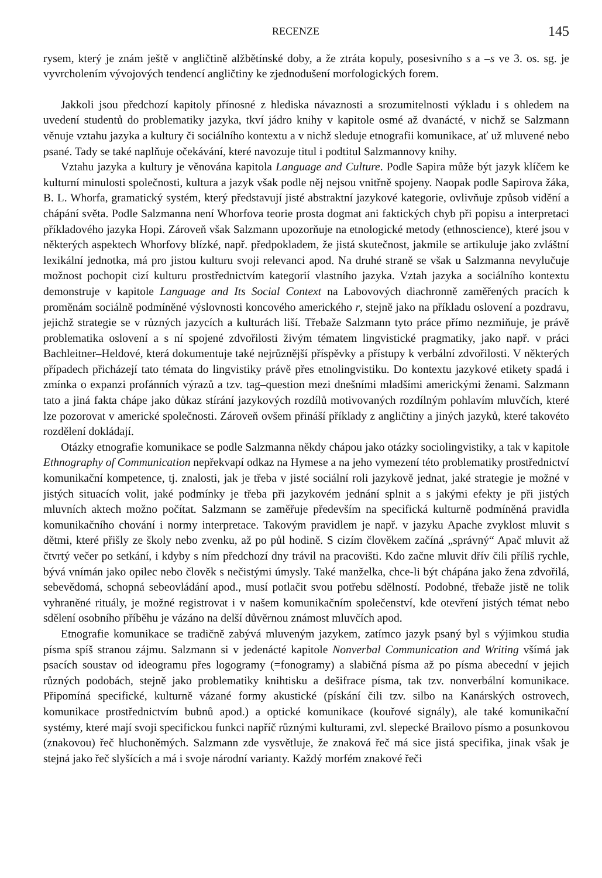RECENZE 145
rysem, který je znám ještě v angličtině alžbětínské doby, a že ztráta kopuly, posesivního s a –s ve 3. os. sg. je vyvrcholením vývojových tendencí angličtiny ke zjednodušení morfologických forem.
Jakkoli jsou předchozí kapitoly přínosné z hlediska návaznosti a srozumitelnosti výkladu i s ohledem na uvedení studentů do problematiky jazyka, tkví jádro knihy v kapitole osmé až dvanácté, v nichž se Salzmann věnuje vztahu jazyka a kultury či sociálního kontextu a v nichž sleduje etnografii komunikace, ať už mluvené nebo psané. Tady se také naplňuje očekávání, které navozuje titul i podtitul Salzmannovy knihy.
Vztahu jazyka a kultury je věnována kapitola Language and Culture. Podle Sapira může být jazyk klíčem ke kulturní minulosti společnosti, kultura a jazyk však podle něj nejsou vnitřně spojeny. Naopak podle Sapirova žáka, B. L. Whorfa, gramatický systém, který představují jisté abstraktní jazykové kategorie, ovlivňuje způsob vidění a chápání světa. Podle Salzmanna není Whorfova teorie prosta dogmat ani faktických chyb při popisu a interpretaci příkladového jazyka Hopi. Zároveň však Salzmann upozorňuje na etnologické metody (ethnoscience), které jsou v některých aspektech Whorfovy blízké, např. předpokladem, že jistá skutečnost, jakmile se artikuluje jako zvláštní lexikální jednotka, má pro jistou kulturu svoji relevanci apod. Na druhé straně se však u Salzmanna nevylučuje možnost pochopit cizí kulturu prostřednictvím kategorií vlastního jazyka. Vztah jazyka a sociálního kontextu demonstruje v kapitole Language and Its Social Context na Labovových diachronně zaměřených pracích k proměnám sociálně podmíněné výslovnosti koncového amerického r, stejně jako na příkladu oslovení a pozdravu, jejichž strategie se v různých jazycích a kulturách liší. Třebaže Salzmann tyto práce přímo nezmiňuje, je právě problematika oslovení a s ní spojené zdvořilosti živým tématem lingvistické pragmatiky, jako např. v práci Bachleitner–Heldové, která dokumentuje také nejrůznější příspěvky a přístupy k verbální zdvořilosti. V některých případech přicházejí tato témata do lingvistiky právě přes etnolingvistiku. Do kontextu jazykové etikety spadá i zmínka o expanzi profánních výrazů a tzv. tag–question mezi dnešními mladšími americkými ženami. Salzmann tato a jiná fakta chápe jako důkaz stírání jazykových rozdílů motivovaných rozdílným pohlavím mluvčích, které lze pozorovat v americké společnosti. Zároveň ovšem přináší příklady z angličtiny a jiných jazyků, které takovéto rozdělení dokládají.
Otázky etnografie komunikace se podle Salzmanna někdy chápou jako otázky sociolingvistiky, a tak v kapitole Ethnography of Communication nepřekvapí odkaz na Hymese a na jeho vymezení této problematiky prostřednictví komunikační kompetence, tj. znalosti, jak je třeba v jisté sociální roli jazykově jednat, jaké strategie je možné v jistých situacích volit, jaké podmínky je třeba při jazykovém jednání splnit a s jakými efekty je při jistých mluvních aktech možno počítat. Salzmann se zaměřuje především na specifická kulturně podmíněná pravidla komunikačního chování i normy interpretace. Takovým pravidlem je např. v jazyku Apache zvyklost mluvit s dětmi, které přišly ze školy nebo zvenku, až po půl hodině. S cizím člověkem začíná „správný“ Apač mluvit až čtvrtý večer po setkání, i kdyby s ním předchozí dny trávil na pracovišti. Kdo začne mluvit dřív čili příliš rychle, bývá vnímán jako opilec nebo člověk s nečistými úmysly. Také manželka, chce-li být chápána jako žena zdvořilá, sebevědomá, schopná sebeovládání apod., musí potlačit svou potřebu sdělností. Podobné, třebaže jistě ne tolik vyhraněné rituály, je možné registrovat i v našem komunikačním společenství, kde otevření jistých témat nebo sdělení osobního příběhu je vázáno na delší důvěrnou známost mluvčích apod.
Etnografie komunikace se tradičně zabývá mluveným jazykem, zatímco jazyk psaný byl s výjimkou studia písma spíš stranou zájmu. Salzmann si v jedenácté kapitole Nonverbal Communication and Writing všímá jak psacích soustav od ideogramu přes logogramy (=fonogramy) a slabičná písma až po písma abecední v jejich různých podobách, stejně jako problematiky knihtisku a dešifrace písma, tak tzv. nonverbální komunikace. Připomíná specifické, kulturně vázané formy akustické (pískání čili tzv. silbo na Kanárských ostrovech, komunikace prostřednictvím bubnů apod.) a optické komunikace (kouřové signály), ale také komunikační systémy, které mají svoji specifickou funkci napříč různými kulturami, zvl. slepecké Brailovo písmo a posunkovou (znakovou) řeč hluchoněmých. Salzmann zde vysvětluje, že znaková řeč má sice jistá specifika, jinak však je stejná jako řeč slyšících a má i svoje národní varianty. Každý morfém znakové řeči